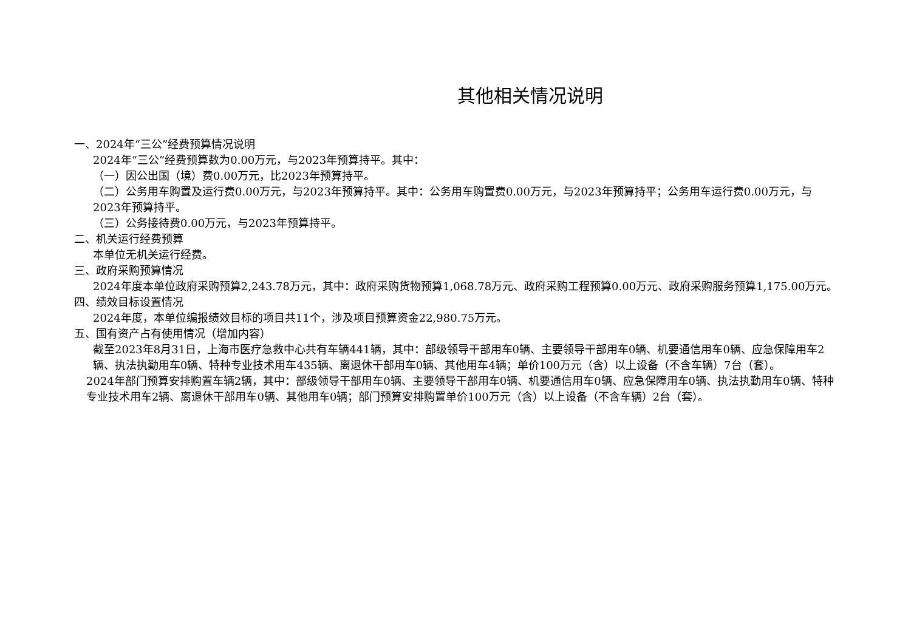其他相关情况说明
一、2024年“三公”经费预算情况说明
2024年“三公”经费预算数为0.00万元，与2023年预算持平。其中：
（一）因公出国（境）费0.00万元，比2023年预算持平。
（二）公务用车购置及运行费0.00万元，与2023年预算持平。其中：公务用车购置费0.00万元，与2023年预算持平；公务用车运行费0.00万元，与2023年预算持平。
（三）公务接待费0.00万元，与2023年预算持平。
二、机关运行经费预算
本单位无机关运行经费。
三、政府采购预算情况
2024年度本单位政府采购预算2,243.78万元，其中：政府采购货物预算1,068.78万元、政府采购工程预算0.00万元、政府采购服务预算1,175.00万元。
四、绩效目标设置情况
2024年度，本单位编报绩效目标的项目共11个，涉及项目预算资金22,980.75万元。
五、国有资产占有使用情况（增加内容）
截至2023年8月31日，上海市医疗急救中心共有车辆441辆，其中：部级领导干部用车0辆、主要领导干部用车0辆、机要通信用车0辆、应急保障用车2辆、执法执勤用车0辆、特种专业技术用车435辆、离退休干部用车0辆、其他用车4辆；单价100万元（含）以上设备（不含车辆）7台（套）。
2024年部门预算安排购置车辆2辆，其中：部级领导干部用车0辆、主要领导干部用车0辆、机要通信用车0辆、应急保障用车0辆、执法执勤用车0辆、特种专业技术用车2辆、离退休干部用车0辆、其他用车0辆；部门预算安排购置单价100万元（含）以上设备（不含车辆）2台（套）。